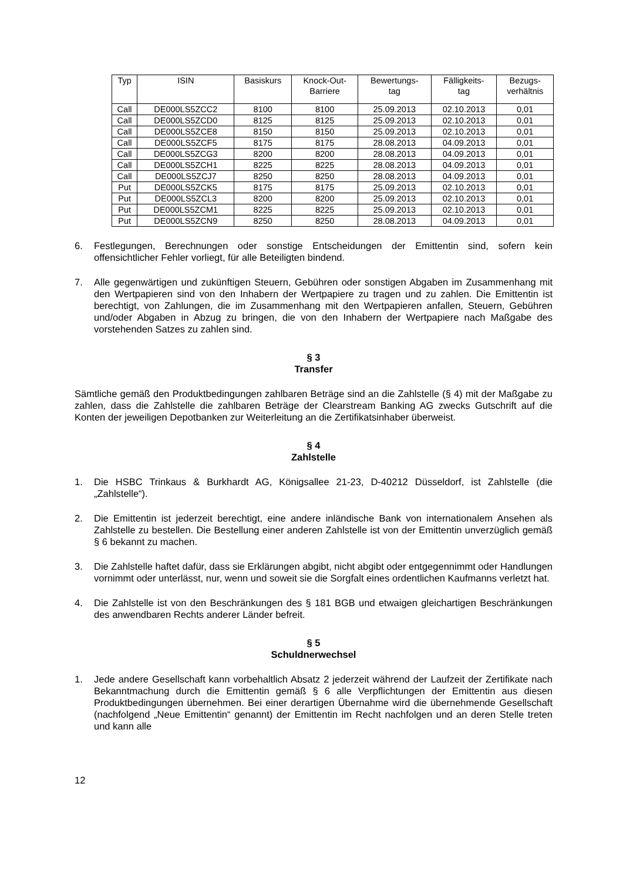| Typ | ISIN | Basiskurs | Knock-Out- Barriere | Bewertungs- tag | Fälligkeits- tag | Bezugs- verhältnis |
| --- | --- | --- | --- | --- | --- | --- |
| Call | DE000LS5ZCC2 | 8100 | 8100 | 25.09.2013 | 02.10.2013 | 0,01 |
| Call | DE000LS5ZCD0 | 8125 | 8125 | 25.09.2013 | 02.10.2013 | 0,01 |
| Call | DE000LS5ZCE8 | 8150 | 8150 | 25.09.2013 | 02.10.2013 | 0,01 |
| Call | DE000LS5ZCF5 | 8175 | 8175 | 28.08.2013 | 04.09.2013 | 0,01 |
| Call | DE000LS5ZCG3 | 8200 | 8200 | 28.08.2013 | 04.09.2013 | 0,01 |
| Call | DE000LS5ZCH1 | 8225 | 8225 | 28.08.2013 | 04.09.2013 | 0,01 |
| Call | DE000LS5ZCJ7 | 8250 | 8250 | 28.08.2013 | 04.09.2013 | 0,01 |
| Put | DE000LS5ZCK5 | 8175 | 8175 | 25.09.2013 | 02.10.2013 | 0,01 |
| Put | DE000LS5ZCL3 | 8200 | 8200 | 25.09.2013 | 02.10.2013 | 0,01 |
| Put | DE000LS5ZCM1 | 8225 | 8225 | 25.09.2013 | 02.10.2013 | 0,01 |
| Put | DE000LS5ZCN9 | 8250 | 8250 | 28.08.2013 | 04.09.2013 | 0,01 |
6. Festlegungen, Berechnungen oder sonstige Entscheidungen der Emittentin sind, sofern kein offensichtlicher Fehler vorliegt, für alle Beteiligten bindend.
7. Alle gegenwärtigen und zukünftigen Steuern, Gebühren oder sonstigen Abgaben im Zusammenhang mit den Wertpapieren sind von den Inhabern der Wertpapiere zu tragen und zu zahlen. Die Emittentin ist berechtigt, von Zahlungen, die im Zusammenhang mit den Wertpapieren anfallen, Steuern, Gebühren und/oder Abgaben in Abzug zu bringen, die von den Inhabern der Wertpapiere nach Maßgabe des vorstehenden Satzes zu zahlen sind.
§ 3
Transfer
Sämtliche gemäß den Produktbedingungen zahlbaren Beträge sind an die Zahlstelle (§ 4) mit der Maßgabe zu zahlen, dass die Zahlstelle die zahlbaren Beträge der Clearstream Banking AG zwecks Gutschrift auf die Konten der jeweiligen Depotbanken zur Weiterleitung an die Zertifikatsinhaber überweist.
§ 4
Zahlstelle
1. Die HSBC Trinkaus & Burkhardt AG, Königsallee 21-23, D-40212 Düsseldorf, ist Zahlstelle (die „Zahlstelle“).
2. Die Emittentin ist jederzeit berechtigt, eine andere inländische Bank von internationalem Ansehen als Zahlstelle zu bestellen. Die Bestellung einer anderen Zahlstelle ist von der Emittentin unverzüglich gemäß § 6 bekannt zu machen.
3. Die Zahlstelle haftet dafür, dass sie Erklärungen abgibt, nicht abgibt oder entgegennimmt oder Handlungen vornimmt oder unterlässt, nur, wenn und soweit sie die Sorgfalt eines ordentlichen Kaufmanns verletzt hat.
4. Die Zahlstelle ist von den Beschränkungen des § 181 BGB und etwaigen gleichartigen Beschränkungen des anwendbaren Rechts anderer Länder befreit.
§ 5
Schuldnerwechsel
1. Jede andere Gesellschaft kann vorbehaltlich Absatz 2 jederzeit während der Laufzeit der Zertifikate nach Bekanntmachung durch die Emittentin gemäß § 6 alle Verpflichtungen der Emittentin aus diesen Produktbedingungen übernehmen. Bei einer derartigen Übernahme wird die übernehmende Gesellschaft (nachfolgend „Neue Emittentin“ genannt) der Emittentin im Recht nachfolgen und an deren Stelle treten und kann alle
12